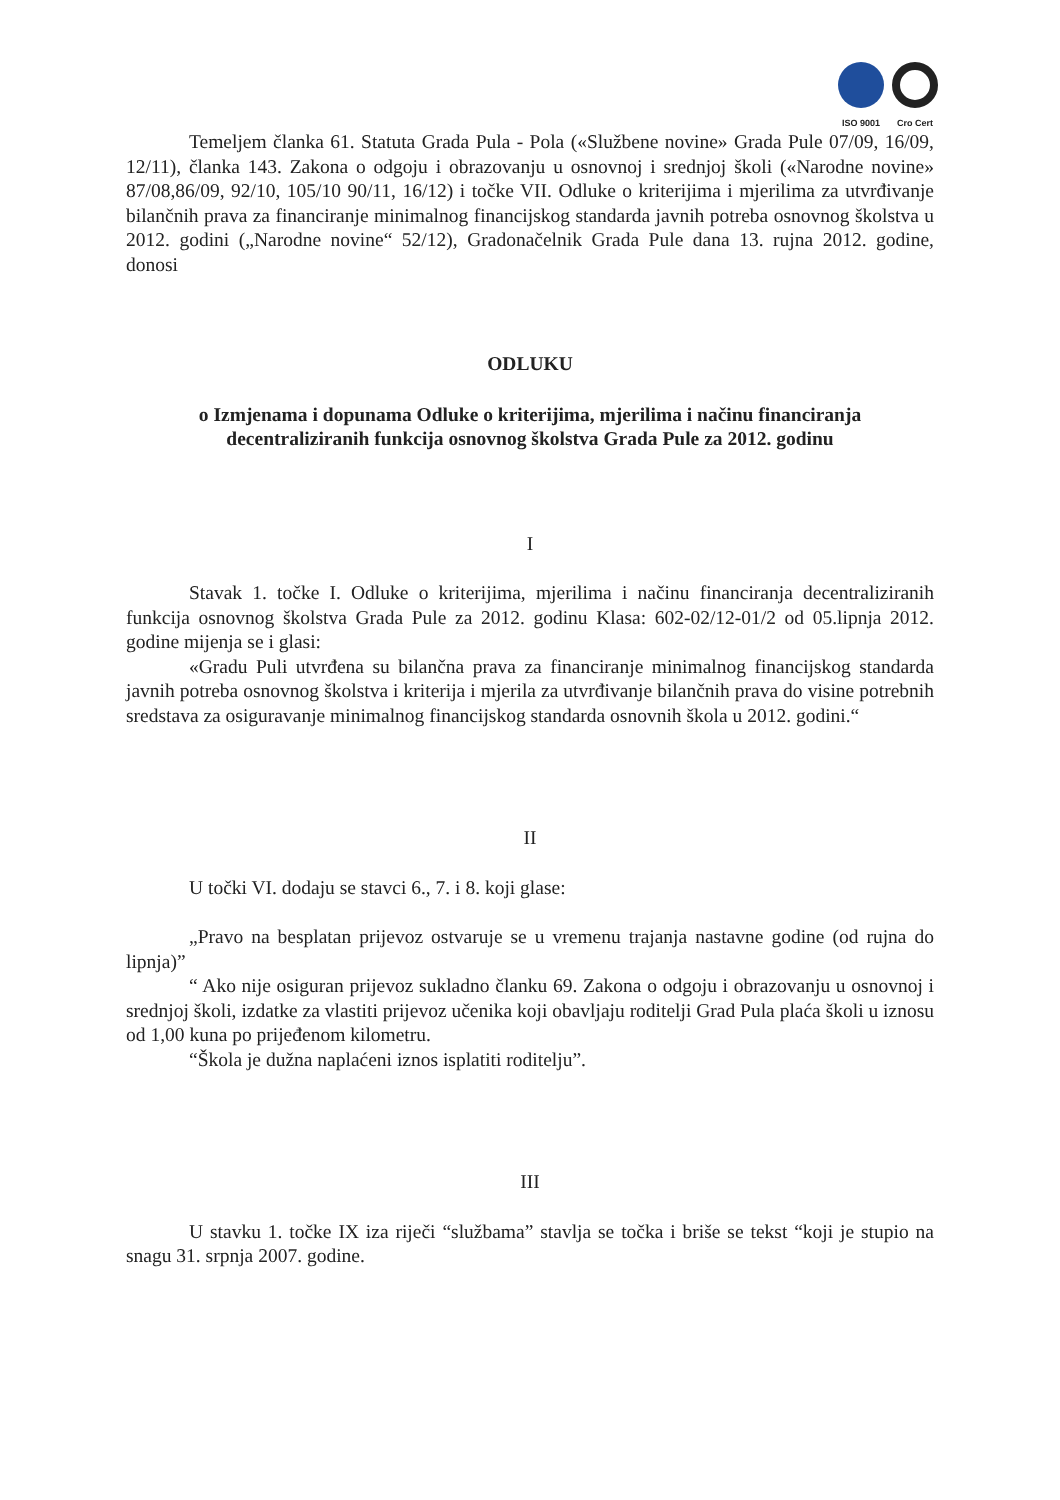ISO 9001 Cro Cert
Temeljem članka 61. Statuta Grada Pula - Pola («Službene novine» Grada Pule 07/09, 16/09, 12/11), članka 143. Zakona o odgoju i obrazovanju u osnovnoj i srednjoj školi («Narodne novine» 87/08,86/09, 92/10, 105/10 90/11, 16/12) i točke VII. Odluke o kriterijima i mjerilima za utvrđivanje bilančnih prava za financiranje minimalnog financijskog standarda javnih potreba osnovnog školstva u 2012. godini („Narodne novine“ 52/12), Gradonačelnik Grada Pule dana 13. rujna 2012. godine, donosi
ODLUKU
o Izmjenama i dopunama Odluke o kriterijima, mjerilima i načinu financiranja decentraliziranih funkcija osnovnog školstva Grada Pule za 2012. godinu
I
Stavak 1. točke I. Odluke o kriterijima, mjerilima i načinu financiranja decentraliziranih funkcija osnovnog školstva Grada Pule za 2012. godinu Klasa: 602-02/12-01/2 od 05.lipnja 2012. godine mijenja se i glasi:
«Gradu Puli utvrđena su bilančna prava za financiranje minimalnog financijskog standarda javnih potreba osnovnog školstva i kriterija i mjerila za utvrđivanje bilančnih prava do visine potrebnih sredstava za osiguravanje minimalnog financijskog standarda osnovnih škola u 2012. godini.“
II
U točki VI. dodaju se stavci 6., 7. i 8. koji glase:
„Pravo na besplatan prijevoz ostvaruje se u vremenu trajanja nastavne godine (od rujna do lipnja)”
“ Ako nije osiguran prijevoz sukladno članku 69. Zakona o odgoju i obrazovanju u osnovnoj i srednjoj školi, izdatke za vlastiti prijevoz učenika koji obavljaju roditelji Grad Pula plaća školi u iznosu od 1,00 kuna po prijeđenom kilometru.
“Škola je dužna naplaćeni iznos isplatiti roditelju”.
III
U stavku 1. točke IX iza riječi “službama” stavlja se točka i briše se tekst “koji je stupio na snagu 31. srpnja 2007. godine.